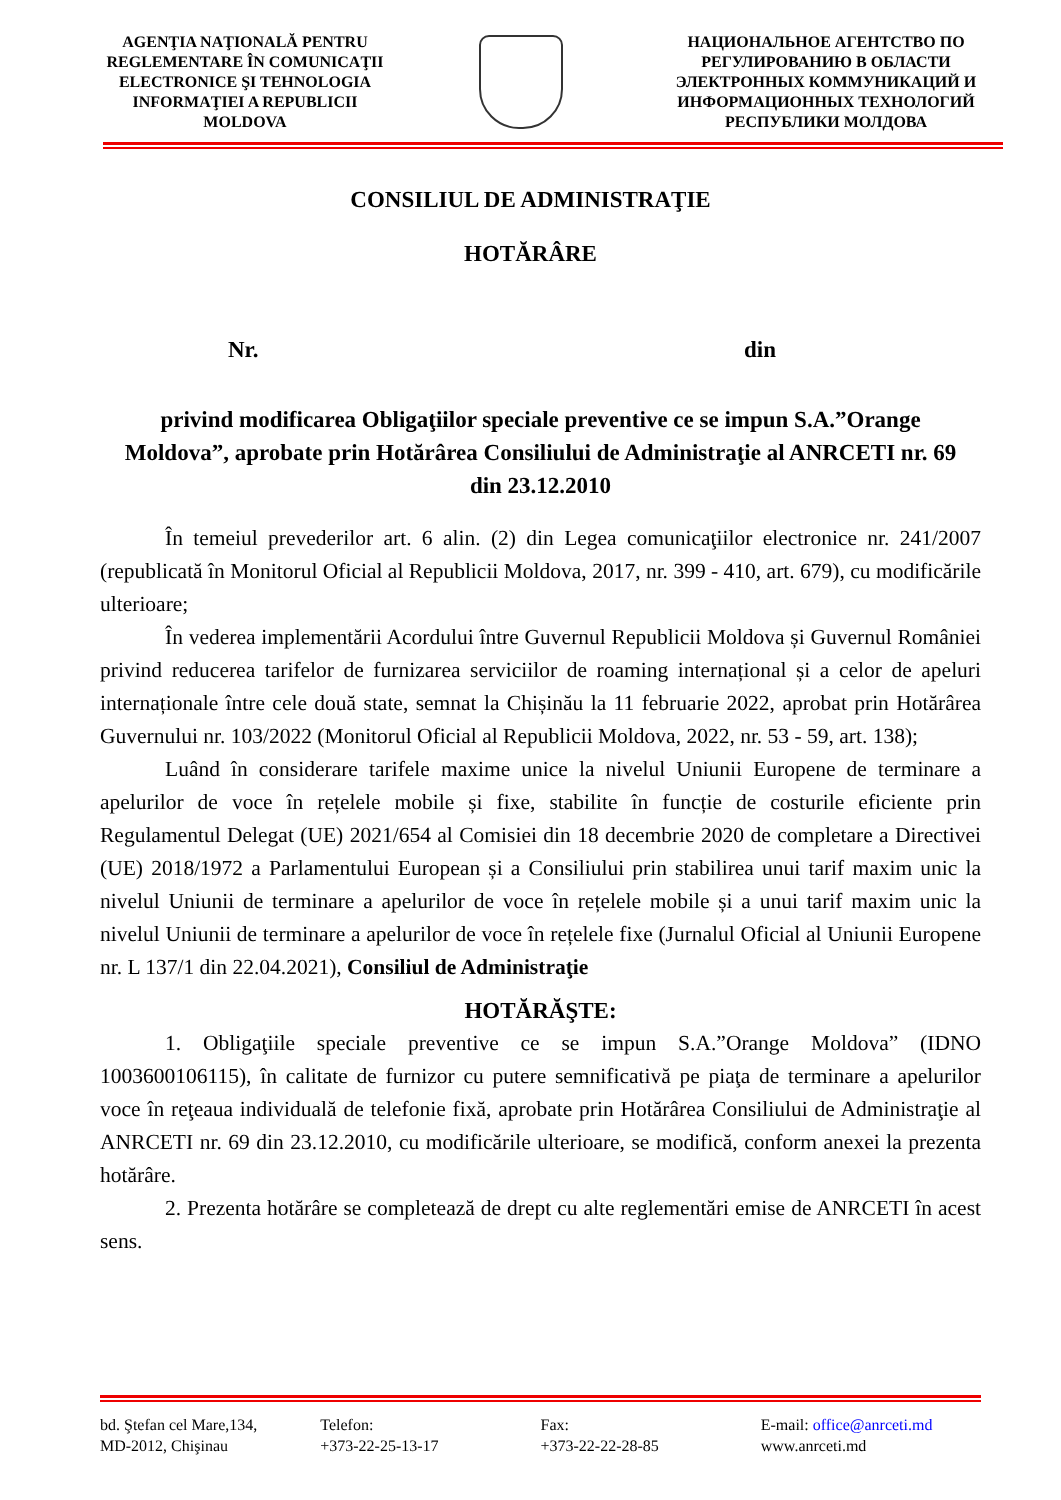AGENŢIA NAŢIONALĂ PENTRU REGLEMENTARE ÎN COMUNICAŢII ELECTRONICE ŞI TEHNOLOGIA INFORMAŢIEI A REPUBLICII MOLDOVA
НАЦИОНАЛЬНОЕ АГЕНТСТВО ПО РЕГУЛИРОВАНИЮ В ОБЛАСТИ ЭЛЕКТРОННЫХ КОММУНИКАЦИЙ И ИНФОРМАЦИОННЫХ ТЕХНОЛОГИЙ РЕСПУБЛИКИ МОЛДОВА
CONSILIUL DE ADMINISTRAŢIE
HOTĂRÂRE
Nr. din
privind modificarea Obligaţiilor speciale preventive ce se impun S.A.”Orange Moldova”, aprobate prin Hotărârea Consiliului de Administraţie al ANRCETI nr. 69 din 23.12.2010
În temeiul prevederilor art. 6 alin. (2) din Legea comunicaţiilor electronice nr. 241/2007 (republicată în Monitorul Oficial al Republicii Moldova, 2017, nr. 399 - 410, art. 679), cu modificările ulterioare;
În vederea implementării Acordului între Guvernul Republicii Moldova și Guvernul României privind reducerea tarifelor de furnizarea serviciilor de roaming internațional și a celor de apeluri internaționale între cele două state, semnat la Chișinău la 11 februarie 2022, aprobat prin Hotărârea Guvernului nr. 103/2022 (Monitorul Oficial al Republicii Moldova, 2022, nr. 53 - 59, art. 138);
Luând în considerare tarifele maxime unice la nivelul Uniunii Europene de terminare a apelurilor de voce în rețelele mobile și fixe, stabilite în funcție de costurile eficiente prin Regulamentul Delegat (UE) 2021/654 al Comisiei din 18 decembrie 2020 de completare a Directivei (UE) 2018/1972 a Parlamentului European și a Consiliului prin stabilirea unui tarif maxim unic la nivelul Uniunii de terminare a apelurilor de voce în rețelele mobile și a unui tarif maxim unic la nivelul Uniunii de terminare a apelurilor de voce în rețelele fixe (Jurnalul Oficial al Uniunii Europene nr. L 137/1 din 22.04.2021), Consiliul de Administraţie
HOTĂRĂŞTE:
1. Obligaţiile speciale preventive ce se impun S.A.”Orange Moldova” (IDNO 1003600106115), în calitate de furnizor cu putere semnificativă pe piaţa de terminare a apelurilor voce în reţeaua individuală de telefonie fixă, aprobate prin Hotărârea Consiliului de Administraţie al ANRCETI nr. 69 din 23.12.2010, cu modificările ulterioare, se modifică, conform anexei la prezenta hotărâre.
2. Prezenta hotărâre se completează de drept cu alte reglementări emise de ANRCETI în acest sens.
bd. Ştefan cel Mare,134,
MD-2012, Chişinau
Telefon:
+373-22-25-13-17
Fax:
+373-22-22-28-85
E-mail: office@anrceti.md
www.anrceti.md